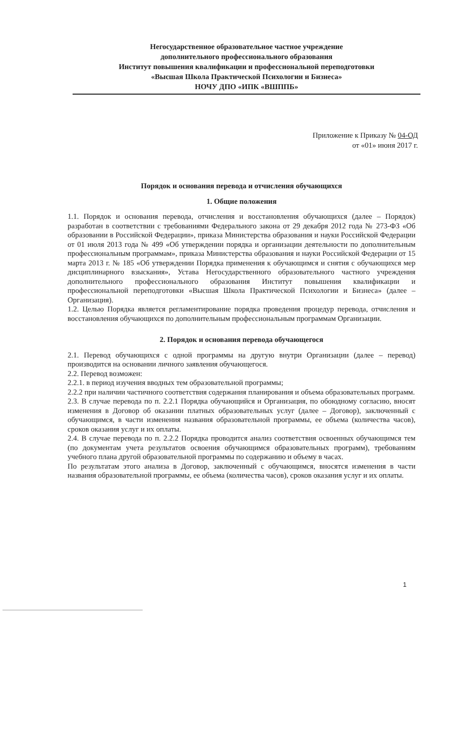Негосударственное образовательное частное учреждение
дополнительного профессионального образования
Институт повышения квалификации и профессиональной переподготовки
«Высшая Школа Практической Психологии и Бизнеса»
НОЧУ ДПО «ИПК «ВШППБ»
Приложение к Приказу № 04-ОД
от «01» июня 2017 г.
Порядок и основания перевода и отчисления обучающихся
1. Общие положения
1.1. Порядок и основания перевода, отчисления и восстановления обучающихся (далее – Порядок) разработан в соответствии с требованиями Федерального закона от 29 декабря 2012 года № 273-ФЗ «Об образовании в Российской Федерации», приказа Министерства образования и науки Российской Федерации от 01 июля 2013 года № 499 «Об утверждении порядка и организации деятельности по дополнительным профессиональным программам», приказа Министерства образования и науки Российской Федерации от 15 марта 2013 г. № 185 «Об утверждении Порядка применения к обучающимся и снятия с обучающихся мер дисциплинарного взыскания», Устава Негосударственного образовательного частного учреждения дополнительного профессионального образования Институт повышения квалификации и профессиональной переподготовки «Высшая Школа Практической Психологии и Бизнеса» (далее – Организация).
1.2. Целью Порядка является регламентирование порядка проведения процедур перевода, отчисления и восстановления обучающихся по дополнительным профессиональным программам Организации.
2. Порядок и основания перевода обучающегося
2.1. Перевод обучающихся с одной программы на другую внутри Организации (далее – перевод) производится на основании личного заявления обучающегося.
2.2. Перевод возможен:
2.2.1. в период изучения вводных тем образовательной программы;
2.2.2 при наличии частичного соответствия содержания планирования и объема образовательных программ.
2.3. В случае перевода по п. 2.2.1 Порядка обучающийся и Организация, по обоюдному согласию, вносят изменения в Договор об оказании платных образовательных услуг (далее – Договор), заключенный с обучающимся, в части изменения названия образовательной программы, ее объема (количества часов), сроков оказания услуг и их оплаты.
2.4. В случае перевода по п. 2.2.2 Порядка проводится анализ соответствия освоенных обучающимся тем (по документам учета результатов освоения обучающимся образовательных программ), требованиям учебного плана другой образовательной программы по содержанию и объему в часах.
По результатам этого анализа в Договор, заключенный с обучающимся, вносятся изменения в части названия образовательной программы, ее объема (количества часов), сроков оказания услуг и их оплаты.
1